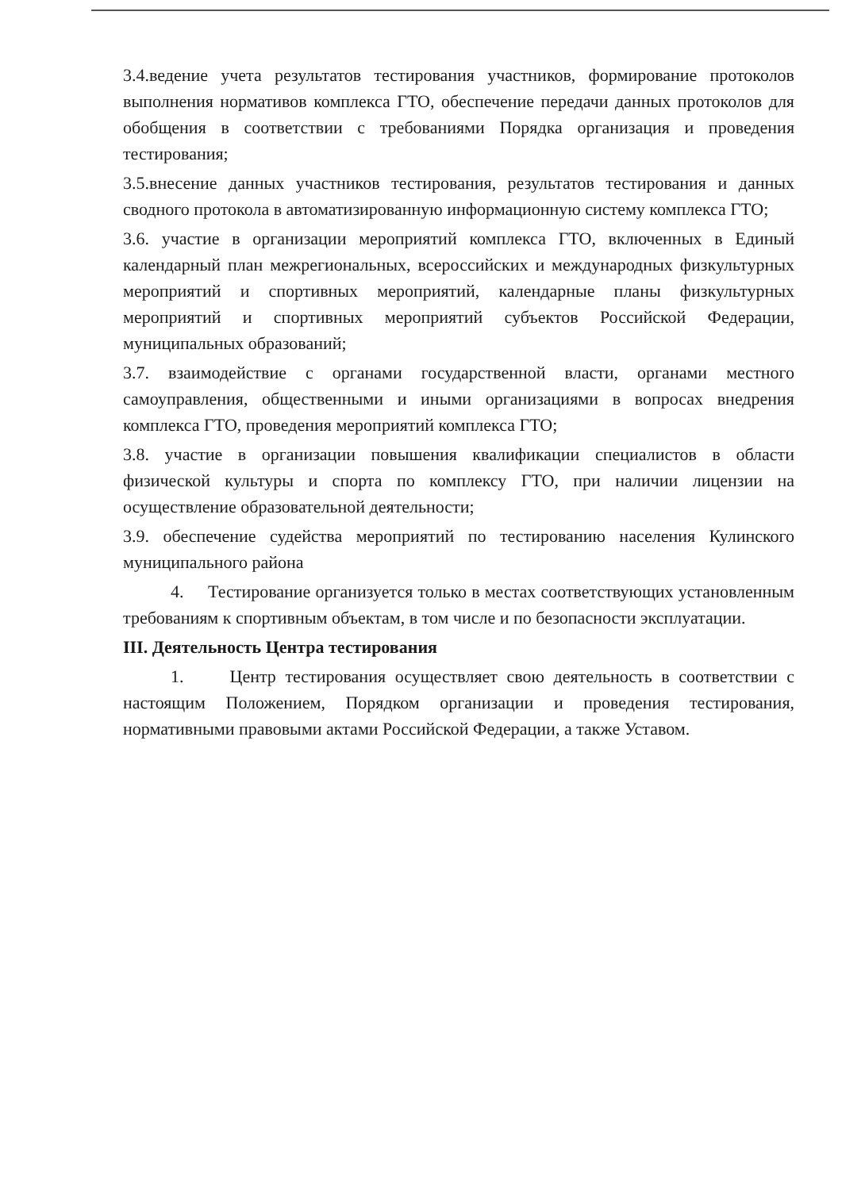3.4.ведение учета результатов тестирования участников, формирование протоколов выполнения нормативов комплекса ГТО, обеспечение передачи данных протоколов для обобщения в соответствии с требованиями Порядка организация и проведения тестирования;
3.5.внесение данных участников тестирования, результатов тестирования и данных сводного протокола в автоматизированную информационную систему комплекса ГТО;
3.6. участие в организации мероприятий комплекса ГТО, включенных в Единый календарный план межрегиональных, всероссийских и международных физкультурных мероприятий и спортивных мероприятий, календарные планы физкультурных мероприятий и спортивных мероприятий субъектов Российской Федерации, муниципальных образований;
3.7. взаимодействие с органами государственной власти, органами местного самоуправления, общественными и иными организациями в вопросах внедрения комплекса ГТО, проведения мероприятий комплекса ГТО;
3.8. участие в организации повышения квалификации специалистов в области физической культуры и спорта по комплексу ГТО, при наличии лицензии на осуществление образовательной деятельности;
3.9. обеспечение судейства мероприятий по тестированию населения Кулинского муниципального района
4. Тестирование организуется только в местах соответствующих установленным требованиям к спортивным объектам, в том числе и по безопасности эксплуатации.
III. Деятельность Центра тестирования
1. Центр тестирования осуществляет свою деятельность в соответствии с настоящим Положением, Порядком организации и проведения тестирования, нормативными правовыми актами Российской Федерации, а также Уставом.